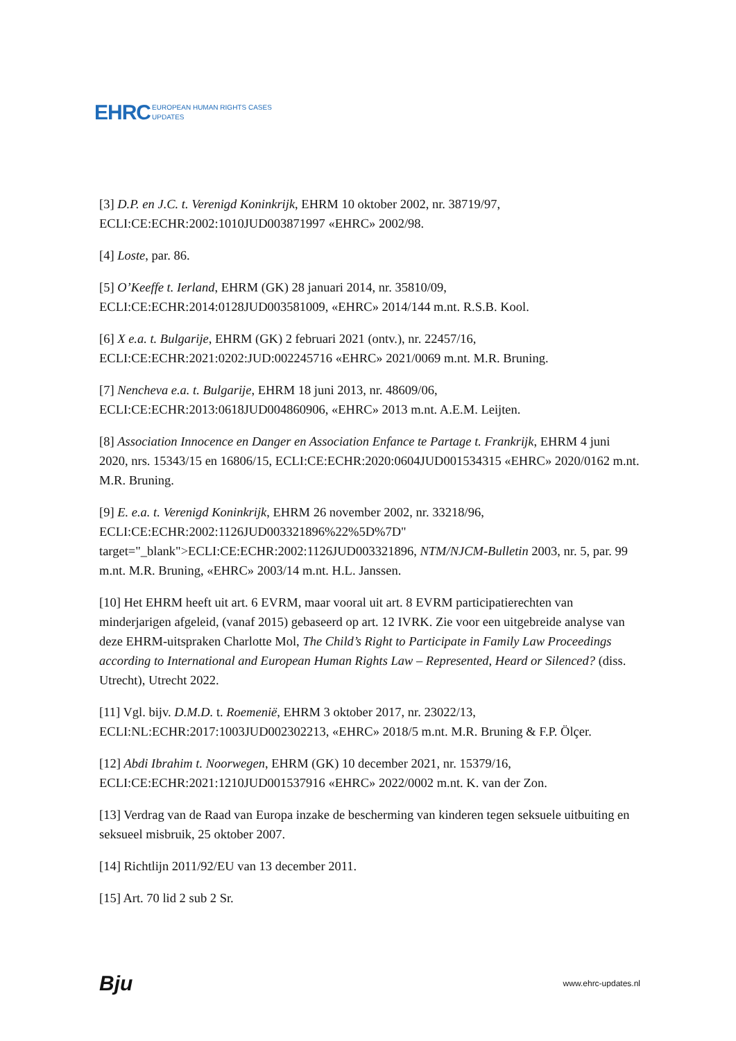EHRC EUROPEAN HUMAN RIGHTS CASES
UPDATES
[3] D.P. en J.C. t. Verenigd Koninkrijk, EHRM 10 oktober 2002, nr. 38719/97, ECLI:CE:ECHR:2002:1010JUD003871997 «EHRC» 2002/98.
[4] Loste, par. 86.
[5] O’Keeffe t. Ierland, EHRM (GK) 28 januari 2014, nr. 35810/09, ECLI:CE:ECHR:2014:0128JUD003581009, «EHRC» 2014/144 m.nt. R.S.B. Kool.
[6] X e.a. t. Bulgarije, EHRM (GK) 2 februari 2021 (ontv.), nr. 22457/16, ECLI:CE:ECHR:2021:0202:JUD:002245716 «EHRC» 2021/0069 m.nt. M.R. Bruning.
[7] Nencheva e.a. t. Bulgarije, EHRM 18 juni 2013, nr. 48609/06, ECLI:CE:ECHR:2013:0618JUD004860906, «EHRC» 2013 m.nt. A.E.M. Leijten.
[8] Association Innocence en Danger en Association Enfance te Partage t. Frankrijk, EHRM 4 juni 2020, nrs. 15343/15 en 16806/15, ECLI:CE:ECHR:2020:0604JUD001534315 «EHRC» 2020/0162 m.nt. M.R. Bruning.
[9] E. e.a. t. Verenigd Koninkrijk, EHRM 26 november 2002, nr. 33218/96, ECLI:CE:ECHR:2002:1126JUD003321896%22%5D%7D" target="_blank">ECLI:CE:ECHR:2002:1126JUD003321896, NTM/NJCM-Bulletin 2003, nr. 5, par. 99 m.nt. M.R. Bruning, «EHRC» 2003/14 m.nt. H.L. Janssen.
[10] Het EHRM heeft uit art. 6 EVRM, maar vooral uit art. 8 EVRM participatierechten van minderjarigen afgeleid, (vanaf 2015) gebaseerd op art. 12 IVRK. Zie voor een uitgebreide analyse van deze EHRM-uitspraken Charlotte Mol, The Child’s Right to Participate in Family Law Proceedings according to International and European Human Rights Law – Represented, Heard or Silenced? (diss. Utrecht), Utrecht 2022.
[11] Vgl. bijv. D.M.D. t. Roemenië, EHRM 3 oktober 2017, nr. 23022/13, ECLI:NL:ECHR:2017:1003JUD002302213, «EHRC» 2018/5 m.nt. M.R. Bruning & F.P. Ölçer.
[12] Abdi Ibrahim t. Noorwegen, EHRM (GK) 10 december 2021, nr. 15379/16, ECLI:CE:ECHR:2021:1210JUD001537916 «EHRC» 2022/0002 m.nt. K. van der Zon.
[13] Verdrag van de Raad van Europa inzake de bescherming van kinderen tegen seksuele uitbuiting en seksueel misbruik, 25 oktober 2007.
[14] Richtlijn 2011/92/EU van 13 december 2011.
[15] Art. 70 lid 2 sub 2 Sr.
Bju www.ehrc-updates.nl